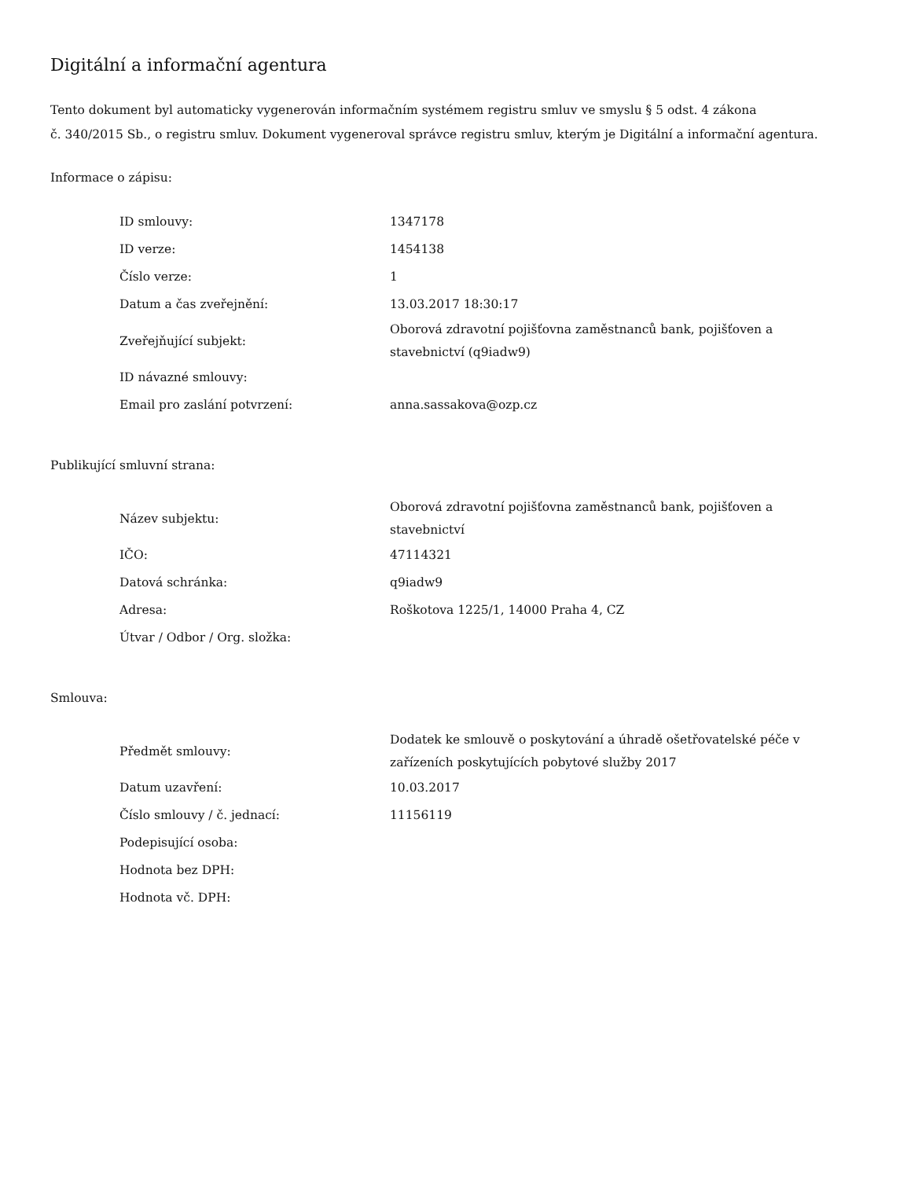Digitální a informační agentura
Tento dokument byl automaticky vygenerován informačním systémem registru smluv ve smyslu § 5 odst. 4 zákona
č. 340/2015 Sb., o registru smluv. Dokument vygeneroval správce registru smluv, kterým je Digitální a informační agentura.
Informace o zápisu:
| ID smlouvy: | 1347178 |
| ID verze: | 1454138 |
| Číslo verze: | 1 |
| Datum a čas zveřejnění: | 13.03.2017 18:30:17 |
| Zveřejňující subjekt: | Oborová zdravotní pojišťovna zaměstnanců bank, pojišťoven a stavebnictví (q9iadw9) |
| ID návazné smlouvy: | |
| Email pro zaslání potvrzení: | anna.sassakova@ozp.cz |
Publikující smluvní strana:
| Název subjektu: | Oborová zdravotní pojišťovna zaměstnanců bank, pojišťoven a stavebnictví |
| IČO: | 47114321 |
| Datová schránka: | q9iadw9 |
| Adresa: | Roškotova 1225/1, 14000 Praha 4, CZ |
| Útvar / Odbor / Org. složka: | |
Smlouva:
| Předmět smlouvy: | Dodatek ke smlouvě o poskytování a úhradě ošetřovatelské péče v zařízeních poskytujících pobytové služby 2017 |
| Datum uzavření: | 10.03.2017 |
| Číslo smlouvy / č. jednací: | 11156119 |
| Podepisující osoba: | |
| Hodnota bez DPH: | |
| Hodnota vč. DPH: | |